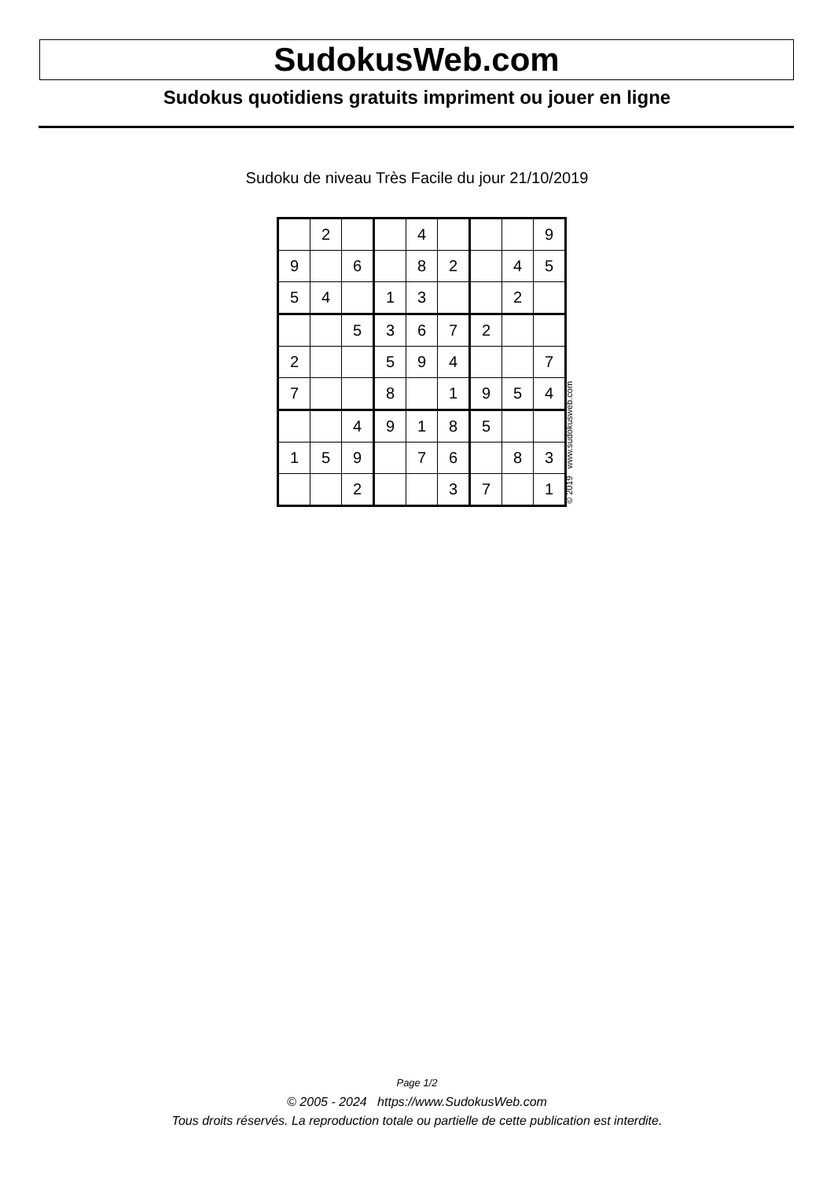SudokusWeb.com
Sudokus quotidiens gratuits impriment ou jouer en ligne
Sudoku de niveau Très Facile du jour 21/10/2019
| | 2 | | | 4 | | | | 9 |
| 9 | | 6 | | 8 | 2 | | 4 | 5 |
| 5 | 4 | | 1 | 3 | | | 2 | |
| | | 5 | 3 | 6 | 7 | 2 | | |
| 2 | | | 5 | 9 | 4 | | | 7 |
| 7 | | | 8 | | 1 | 9 | 5 | 4 |
| | | 4 | 9 | 1 | 8 | 5 | | |
| 1 | 5 | 9 | | 7 | 6 | | 8 | 3 |
| | | 2 | | | 3 | 7 | | 1 |
© 2019 www.sudokusweb.com
Page 1/2
© 2005 - 2024 https://www.SudokusWeb.com
Tous droits réservés. La reproduction totale ou partielle de cette publication est interdite.